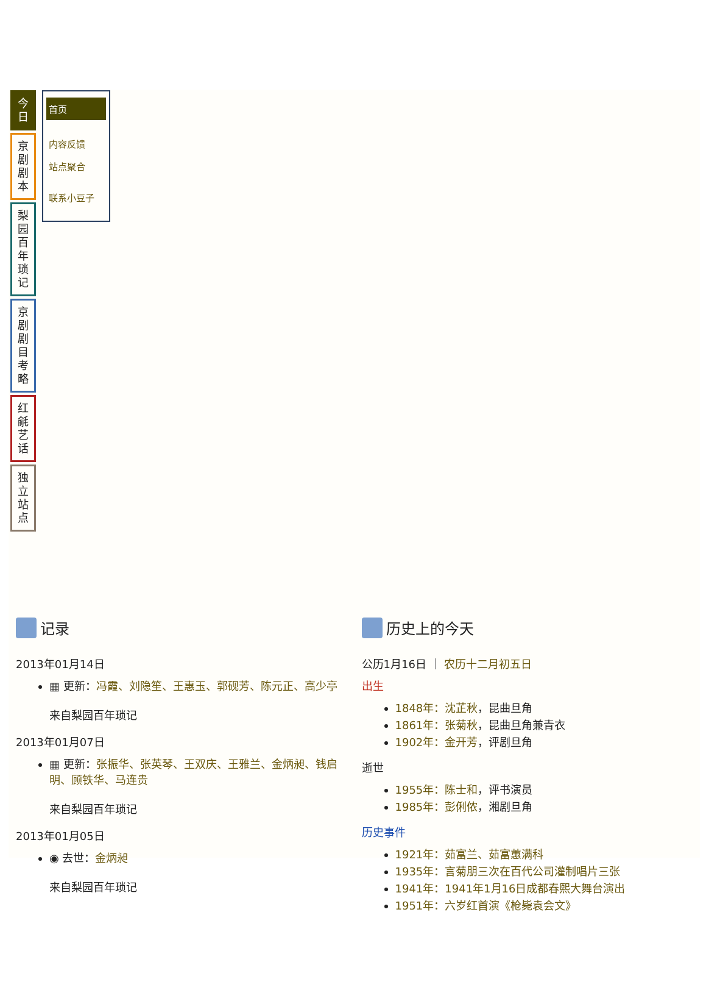今
日
京
剧
剧
本
梨
园
百
年
琐
记
京
剧
剧
目
考
略
红
毹
艺
话
独
立
站
点
首页
内容反馈
站点聚合
联系小豆子
记录
2013年01月14日
▦ 更新：冯霞、刘隐笙、王惠玉、郭砚芳、陈元正、高少亭
来自梨园百年琐记
2013年01月07日
▦ 更新：张振华、张英琴、王双庆、王雅兰、金炳昶、钱启明、顾铁华、马连贵
来自梨园百年琐记
2013年01月05日
◉ 去世：金炳昶
来自梨园百年琐记
历史上的今天
公历1月16日 ｜ 农历十二月初五日
出生
1848年：沈芷秋，昆曲旦角
1861年：张菊秋，昆曲旦角兼青衣
1902年：金开芳，评剧旦角
逝世
1955年：陈士和，评书演员
1985年：彭俐侬，湘剧旦角
历史事件
1921年：茹富兰、茹富蕙满科
1935年：言菊朋三次在百代公司灌制唱片三张
1941年：1941年1月16日成都春熙大舞台演出
1951年：六岁红首演《枪毙袁会文》